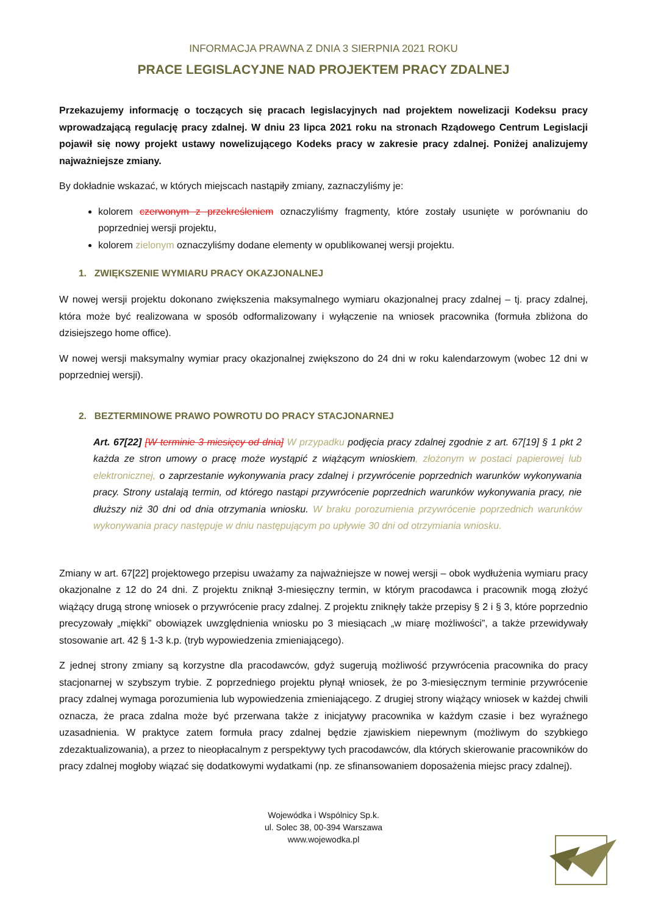INFORMACJA PRAWNA Z DNIA 3 SIERPNIA 2021 ROKU
PRACE LEGISLACYJNE NAD PROJEKTEM PRACY ZDALNEJ
Przekazujemy informację o toczących się pracach legislacyjnych nad projektem nowelizacji Kodeksu pracy wprowadzającą regulację pracy zdalnej. W dniu 23 lipca 2021 roku na stronach Rządowego Centrum Legislacji pojawił się nowy projekt ustawy nowelizującego Kodeks pracy w zakresie pracy zdalnej. Poniżej analizujemy najważniejsze zmiany.
By dokładnie wskazać, w których miejscach nastąpiły zmiany, zaznaczyliśmy je:
kolorem czerwonym z przekreśleniem oznaczyliśmy fragmenty, które zostały usunięte w porównaniu do poprzedniej wersji projektu,
kolorem zielonym oznaczyliśmy dodane elementy w opublikowanej wersji projektu.
1. ZWIĘKSZENIE WYMIARU PRACY OKAZJONALNEJ
W nowej wersji projektu dokonano zwiększenia maksymalnego wymiaru okazjonalnej pracy zdalnej – tj. pracy zdalnej, która może być realizowana w sposób odformalizowany i wyłączenie na wniosek pracownika (formuła zbliżona do dzisiejszego home office).
W nowej wersji maksymalny wymiar pracy okazjonalnej zwiększono do 24 dni w roku kalendarzowym (wobec 12 dni w poprzedniej wersji).
2. BEZTERMINOWE PRAWO POWROTU DO PRACY STACJONARNEJ
Art. 67[22] [W terminie 3 miesięcy od dnia] W przypadku podjęcia pracy zdalnej zgodnie z art. 67[19] § 1 pkt 2 każda ze stron umowy o pracę może wystąpić z wiążącym wnioskiem, złożonym w postaci papierowej lub elektronicznej, o zaprzestanie wykonywania pracy zdalnej i przywrócenie poprzednich warunków wykonywania pracy. Strony ustalają termin, od którego nastąpi przywrócenie poprzednich warunków wykonywania pracy, nie dłuższy niż 30 dni od dnia otrzymania wniosku. W braku porozumienia przywrócenie poprzednich warunków wykonywania pracy następuje w dniu następującym po upływie 30 dni od otrzymiania wniosku.
Zmiany w art. 67[22] projektowego przepisu uważamy za najważniejsze w nowej wersji – obok wydłużenia wymiaru pracy okazjonalne z 12 do 24 dni. Z projektu zniknął 3-miesięczny termin, w którym pracodawca i pracownik mogą złożyć wiążący drugą stronę wniosek o przywrócenie pracy zdalnej. Z projektu zniknęły także przepisy § 2 i § 3, które poprzednio precyzowały „miękki” obowiązek uwzględnienia wniosku po 3 miesiącach „w miarę możliwości”, a także przewidywały stosowanie art. 42 § 1-3 k.p. (tryb wypowiedzenia zmieniającego).
Z jednej strony zmiany są korzystne dla pracodawców, gdyż sugerują możliwość przywrócenia pracownika do pracy stacjonarnej w szybszym trybie. Z poprzedniego projektu płynął wniosek, że po 3-miesięcznym terminie przywrócenie pracy zdalnej wymaga porozumienia lub wypowiedzenia zmieniającego. Z drugiej strony wiążący wniosek w każdej chwili oznacza, że praca zdalna może być przerwana także z inicjatywy pracownika w każdym czasie i bez wyraźnego uzasadnienia. W praktyce zatem formuła pracy zdalnej będzie zjawiskiem niepewnym (możliwym do szybkiego zdezaktualizowania), a przez to nieopłacalnym z perspektywy tych pracodawców, dla których skierowanie pracowników do pracy zdalnej mogłoby wiązać się dodatkowymi wydatkami (np. ze sfinansowaniem doposażenia miejsc pracy zdalnej).
Wojewódka i Wspólnicy Sp.k.
ul. Solec 38, 00-394 Warszawa
www.wojewodka.pl